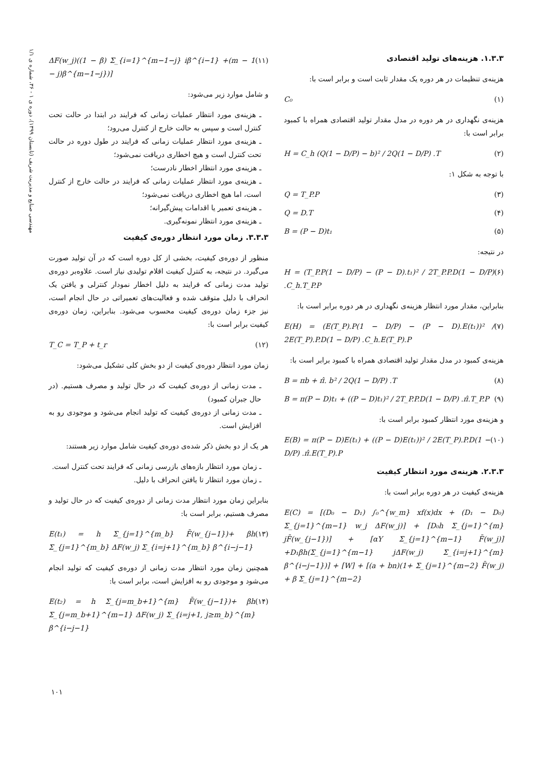مهندسی صنایع و مدیریت شریف (تابستان ۱۳۹۹)، دوره ی ۱ - ۳۶، شماره ی ۱/۱
۱.۳.۳. هزینه‌های تولید اقتصادی
هزینه‌ی تنظیمات در هر دوره یک مقدار ثابت است و برابر است با:
C₀ (۱)
هزینه‌ی نگهداری در هر دوره در مدل مقدار تولید اقتصادی همراه با کمبود برابر است با:
H = C_h (Q(1 − D/P) − b)² / 2Q(1 − D/P) .T (۲)
با توجه به شکل ۱:
Q = T_P.P (۳)
Q = D.T (۴)
B = (P − D)t₁ (۵)
در نتیجه:
H = (T_P.P(1 − D/P) − (P − D).t₁)² / 2T_P.P.D(1 − D/P) .C_h.T_P.P (۶)
بنابراین، مقدار مورد انتظار هزینه‌ی نگهداری در هر دوره برابر است با:
E(H) = (E(T_P).P(1 − D/P) − (P − D).E(t₁))² / 2E(T_P).P.D(1 − D/P) .C_h.E(T_P).P (۷)
هزینه‌ی کمبود در مدل مقدار تولید اقتصادی همراه با کمبود برابر است با:
B = πb + π̂. b² / 2Q(1 − D/P) .T (۸)
B = π(P − D)t₁ + ((P − D)t₁)² / 2T_P.P.D(1 − D/P) .π̂.T_P.P (۹)
و هزینه‌ی مورد انتظار کمبود برابر است با:
E(B) = π(P − D)E(t₁) + ((P − D)E(t₁))² / 2E(T_P).P.D(1 − D/P) .π̂.E(T_P).P (۱۰)
۲.۳.۳. هزینه‌ی مورد انتظار کیفیت
هزینه‌ی کیفیت در هر دوره برابر است با:
E(C) = [(D₀ − D₁) ∫₀^{w_m} xf(x)dx + (D₁ − D₀) Σ_{j=1}^{m−1} w_j ΔF(w_j)] + [D₀h Σ_{j=1}^{m} jF̄(w_{j−1})] + [αY Σ_{j=1}^{m−1} F̄(w_j)] +D₁βh(Σ_{j=1}^{m−1} jΔF(w_j) Σ_{i=j+1}^{m} β^{i−j−1})] + [W] + [(a + bn)(1+ Σ_{j=1}^{m−2} F̄(w_j) + β Σ_{j=1}^{m−2}
ΔF(w_j)((1 − β) Σ_{i=1}^{m−1−j} iβ^{i−1} +(m − 1 − j)β^{m−1−j})] (۱۱)
و شامل موارد زیر می‌شود:
ـ هزینه‌ی مورد انتظار عملیات زمانی که فرایند در ابتدا در حالت تحت کنترل است و سپس به حالت خارج از کنترل می‌رود؛
ـ هزینه‌ی مورد انتظار عملیات زمانی که فرایند در طول دوره در حالت تحت کنترل است و هیچ اخطاری دریافت نمی‌شود؛
ـ هزینه‌ی مورد انتظار اخطار نادرست؛
ـ هزینه‌ی مورد انتظار عملیات زمانی که فرایند در حالت خارج از کنترل است، اما هیچ اخطاری دریافت نمی‌شود؛
ـ هزینه‌ی تعمیر یا اقدامات پیش‌گیرانه؛
ـ هزینه‌ی مورد انتظار نمونه‌گیری.
۳.۳.۳. زمان مورد انتظار دوره‌ی کیفیت
منظور از دوره‌ی کیفیت، بخشی از کل دوره است که در آن تولید صورت می‌گیرد. در نتیجه، به کنترل کیفیت اقلام تولیدی نیاز است. علاوه‌بر دوره‌ی تولید مدت زمانی که فرایند به دلیل اخطار نمودار کنترلی و یافتن یک انحراف با دلیل متوقف شده و فعالیت‌های تعمیراتی در حال انجام است، نیز جزء زمان دوره‌ی کیفیت محسوب می‌شود. بنابراین، زمان دوره‌ی کیفیت برابر است با:
T_C = T_P + t_r (۱۲)
زمان مورد انتظار دوره‌ی کیفیت از دو بخش کلی تشکیل می‌شود:
ـ مدت زمانی از دوره‌ی کیفیت که در حال تولید و مصرف هستیم. (در حال جبران کمبود)
ـ مدت زمانی از دوره‌ی کیفیت که تولید انجام می‌شود و موجودی رو به افزایش است.
هر یک از دو بخش ذکر شده‌ی دوره‌ی کیفیت شامل موارد زیر هستند:
ـ زمان مورد انتظار بازه‌های بازرسی زمانی که فرایند تحت کنترل است.
ـ زمان مورد انتظار تا یافتن انحراف با دلیل.
بنابراین زمان مورد انتظار مدت زمانی از دوره‌ی کیفیت که در حال تولید و مصرف هستیم، برابر است با:
E(t₁) = h Σ_{j=1}^{m_b} F̄(w_{j−1})+ βh Σ_{j=1}^{m_b} ΔF(w_j) Σ_{i=j+1}^{m_b} β^{i−j−1} (۱۳)
همچنین زمان مورد انتظار مدت زمانی از دوره‌ی کیفیت که تولید انجام می‌شود و موجودی رو به افزایش است، برابر است با:
E(t₂) = h Σ_{j=m_b+1}^{m} F̄(w_{j−1})+ βh Σ_{j=m_b+1}^{m−1} ΔF(w_j) Σ_{i=j+1, j≥m_b}^{m} β^{i−j−1} (۱۴)
۱۰۱